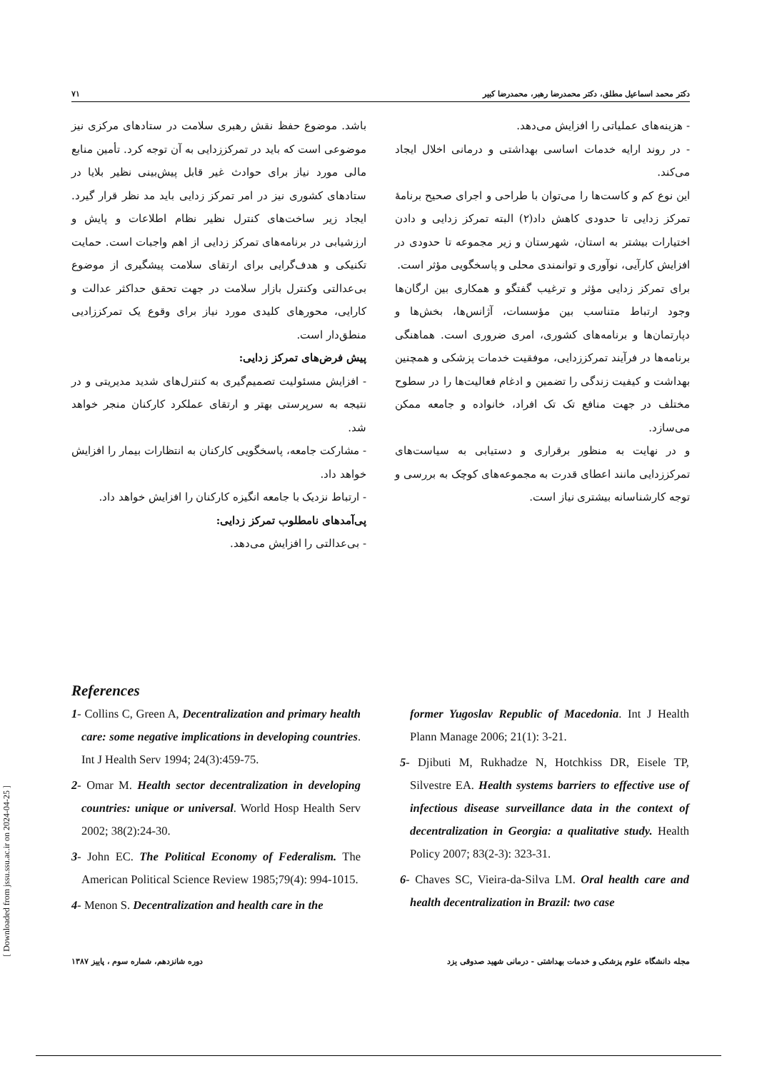[ Downloaded from jssu.ssu.ac.ir on 2024-04-25 ]
٧١ دکتر محمد اسماعیل مطلق، دکتر محمدرضا رهبر، محمدرضا کبیر
باشد. موضوع حفظ نقش رهبری سلامت در ستادهای مرکزی نیز موضوعی است که باید در تمرکززدایی به آن توجه کرد. تأمین منابع مالی مورد نیاز برای حوادث غیر قابل پیش‌بینی نظیر بلایا در ستادهای کشوری نیز در امر تمرکز زدایی باید مد نظر قرار گیرد. ایجاد زیر ساخت‌های کنترل نظیر نظام اطلاعات و پایش و ارزشیابی در برنامه‌های تمرکز زدایی از اهم واجبات است. حمایت تکنیکی و هدف‌گرایی برای ارتقای سلامت پیشگیری از موضوع بی‌عدالتی وکنترل بازار سلامت در جهت تحقق حداکثر عدالت و کارایی، محورهای کلیدی مورد نیاز برای وقوع یک تمرکززادیی منطق‌دار است.
پیش فرض‌های تمرکز زدایی:
- افزایش مسئولیت تصمیم‌گیری به کنترل‌های شدید مدیریتی و در نتیجه به سرپرستی بهتر و ارتقای عملکرد کارکنان منجر خواهد شد.
- مشارکت جامعه، پاسخگویی کارکنان به انتظارات بیمار را افزایش خواهد داد.
- ارتباط نزدیک با جامعه انگیزه کارکنان را افزایش خواهد داد.
پی‌آمدهای نامطلوب تمرکز زدایی:
- بی‌عدالتی را افزایش می‌دهد.
- هزینه‌های عملیاتی را افزایش می‌دهد.
- در روند ارایه خدمات اساسی بهداشتی و درمانی اخلال ایجاد می‌کند.
این نوع کم و کاست‌ها را می‌توان با طراحی و اجرای صحیح برنامهٔ تمرکز زدایی تا حدودی کاهش داد(۲) البته تمرکز زدایی و دادن اختیارات بیشتر به استان، شهرستان و زیر مجموعه تا حدودی در افزایش کارآیی، نوآوری و توانمندی محلی و پاسخگویی مؤثر است.
برای تمرکز زدایی مؤثر و ترغیب گفتگو و همکاری بین ارگان‌ها وجود ارتباط متناسب بین مؤسسات، آژانس‌ها، بخش‌ها و دپارتمان‌ها و برنامه‌های کشوری، امری ضروری است. هماهنگی برنامه‌ها در فرآیند تمرکززدایی، موفقیت خدمات پزشکی و همچنین بهداشت و کیفیت زندگی را تضمین و ادغام فعالیت‌ها را در سطوح مختلف در جهت منافع تک تک افراد، خانواده و جامعه ممکن می‌سازد.
و در نهایت به منظور برقراری و دستیابی به سیاست‌های تمرکززدایی مانند اعطای قدرت به مجموعه‌های کوچک به بررسی و توجه کارشناسانه بیشتری نیاز است.
References
1- Collins C, Green A, Decentralization and primary health care: some negative implications in developing countries. Int J Health Serv 1994; 24(3):459-75.
2- Omar M. Health sector decentralization in developing countries: unique or universal. World Hosp Health Serv 2002; 38(2):24-30.
3- John EC. The Political Economy of Federalism. The American Political Science Review 1985;79(4): 994-1015.
4- Menon S. Decentralization and health care in the
former Yugoslav Republic of Macedonia. Int J Health Plann Manage 2006; 21(1): 3-21.
5- Djibuti M, Rukhadze N, Hotchkiss DR, Eisele TP, Silvestre EA. Health systems barriers to effective use of infectious disease surveillance data in the context of decentralization in Georgia: a qualitative study. Health Policy 2007; 83(2-3): 323-31.
6- Chaves SC, Vieira-da-Silva LM. Oral health care and health decentralization in Brazil: two case
مجله دانشگاه علوم پزشکی و خدمات بهداشتی - درمانی شهید صدوقی یزد دوره شانزدهم، شماره سوم ، پاییز ١٣٨٧